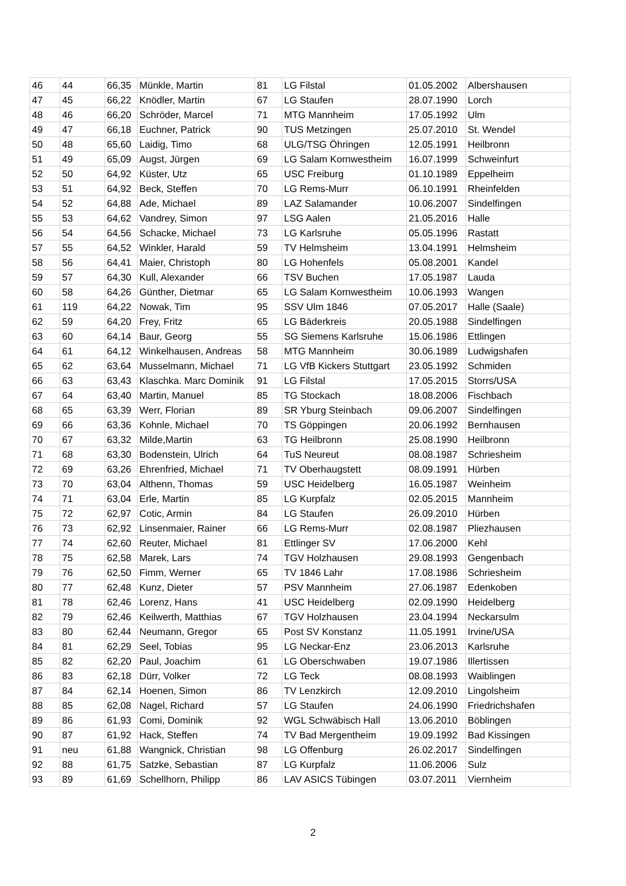| 46 | 44 | 66,35 | Münkle, Martin | 81 | LG Filstal | 01.05.2002 | Albershausen |
| 47 | 45 | 66,22 | Knödler, Martin | 67 | LG Staufen | 28.07.1990 | Lorch |
| 48 | 46 | 66,20 | Schröder, Marcel | 71 | MTG Mannheim | 17.05.1992 | Ulm |
| 49 | 47 | 66,18 | Euchner, Patrick | 90 | TUS Metzingen | 25.07.2010 | St. Wendel |
| 50 | 48 | 65,60 | Laidig, Timo | 68 | ULG/TSG Öhringen | 12.05.1991 | Heilbronn |
| 51 | 49 | 65,09 | Augst, Jürgen | 69 | LG Salam Kornwestheim | 16.07.1999 | Schweinfurt |
| 52 | 50 | 64,92 | Küster, Utz | 65 | USC Freiburg | 01.10.1989 | Eppelheim |
| 53 | 51 | 64,92 | Beck, Steffen | 70 | LG Rems-Murr | 06.10.1991 | Rheinfelden |
| 54 | 52 | 64,88 | Ade, Michael | 89 | LAZ Salamander | 10.06.2007 | Sindelfingen |
| 55 | 53 | 64,62 | Vandrey, Simon | 97 | LSG Aalen | 21.05.2016 | Halle |
| 56 | 54 | 64,56 | Schacke, Michael | 73 | LG Karlsruhe | 05.05.1996 | Rastatt |
| 57 | 55 | 64,52 | Winkler, Harald | 59 | TV Helmsheim | 13.04.1991 | Helmsheim |
| 58 | 56 | 64,41 | Maier, Christoph | 80 | LG Hohenfels | 05.08.2001 | Kandel |
| 59 | 57 | 64,30 | Kull, Alexander | 66 | TSV Buchen | 17.05.1987 | Lauda |
| 60 | 58 | 64,26 | Günther, Dietmar | 65 | LG Salam Kornwestheim | 10.06.1993 | Wangen |
| 61 | 119 | 64,22 | Nowak, Tim | 95 | SSV Ulm 1846 | 07.05.2017 | Halle (Saale) |
| 62 | 59 | 64,20 | Frey, Fritz | 65 | LG Bäderkreis | 20.05.1988 | Sindelfingen |
| 63 | 60 | 64,14 | Baur, Georg | 55 | SG Siemens Karlsruhe | 15.06.1986 | Ettlingen |
| 64 | 61 | 64,12 | Winkelhausen, Andreas | 58 | MTG Mannheim | 30.06.1989 | Ludwigshafen |
| 65 | 62 | 63,64 | Musselmann, Michael | 71 | LG VfB Kickers Stuttgart | 23.05.1992 | Schmiden |
| 66 | 63 | 63,43 | Klaschka. Marc Dominik | 91 | LG Filstal | 17.05.2015 | Storrs/USA |
| 67 | 64 | 63,40 | Martin, Manuel | 85 | TG Stockach | 18.08.2006 | Fischbach |
| 68 | 65 | 63,39 | Werr, Florian | 89 | SR Yburg Steinbach | 09.06.2007 | Sindelfingen |
| 69 | 66 | 63,36 | Kohnle, Michael | 70 | TS Göppingen | 20.06.1992 | Bernhausen |
| 70 | 67 | 63,32 | Milde,Martin | 63 | TG Heilbronn | 25.08.1990 | Heilbronn |
| 71 | 68 | 63,30 | Bodenstein, Ulrich | 64 | TuS Neureut | 08.08.1987 | Schriesheim |
| 72 | 69 | 63,26 | Ehrenfried, Michael | 71 | TV Oberhaugstett | 08.09.1991 | Hürben |
| 73 | 70 | 63,04 | Althenn, Thomas | 59 | USC Heidelberg | 16.05.1987 | Weinheim |
| 74 | 71 | 63,04 | Erle, Martin | 85 | LG Kurpfalz | 02.05.2015 | Mannheim |
| 75 | 72 | 62,97 | Cotic, Armin | 84 | LG Staufen | 26.09.2010 | Hürben |
| 76 | 73 | 62,92 | Linsenmaier, Rainer | 66 | LG Rems-Murr | 02.08.1987 | Pliezhausen |
| 77 | 74 | 62,60 | Reuter, Michael | 81 | Ettlinger SV | 17.06.2000 | Kehl |
| 78 | 75 | 62,58 | Marek, Lars | 74 | TGV Holzhausen | 29.08.1993 | Gengenbach |
| 79 | 76 | 62,50 | Fimm, Werner | 65 | TV 1846 Lahr | 17.08.1986 | Schriesheim |
| 80 | 77 | 62,48 | Kunz, Dieter | 57 | PSV Mannheim | 27.06.1987 | Edenkoben |
| 81 | 78 | 62,46 | Lorenz, Hans | 41 | USC Heidelberg | 02.09.1990 | Heidelberg |
| 82 | 79 | 62,46 | Keilwerth, Matthias | 67 | TGV Holzhausen | 23.04.1994 | Neckarsulm |
| 83 | 80 | 62,44 | Neumann, Gregor | 65 | Post SV Konstanz | 11.05.1991 | Irvine/USA |
| 84 | 81 | 62,29 | Seel, Tobias | 95 | LG Neckar-Enz | 23.06.2013 | Karlsruhe |
| 85 | 82 | 62,20 | Paul, Joachim | 61 | LG Oberschwaben | 19.07.1986 | Illertissen |
| 86 | 83 | 62,18 | Dürr, Volker | 72 | LG Teck | 08.08.1993 | Waiblingen |
| 87 | 84 | 62,14 | Hoenen, Simon | 86 | TV Lenzkirch | 12.09.2010 | Lingolsheim |
| 88 | 85 | 62,08 | Nagel, Richard | 57 | LG Staufen | 24.06.1990 | Friedrichshafen |
| 89 | 86 | 61,93 | Comi, Dominik | 92 | WGL Schwäbisch Hall | 13.06.2010 | Böblingen |
| 90 | 87 | 61,92 | Hack, Steffen | 74 | TV Bad Mergentheim | 19.09.1992 | Bad Kissingen |
| 91 | neu | 61,88 | Wangnick, Christian | 98 | LG Offenburg | 26.02.2017 | Sindelfingen |
| 92 | 88 | 61,75 | Satzke, Sebastian | 87 | LG Kurpfalz | 11.06.2006 | Sulz |
| 93 | 89 | 61,69 | Schellhorn, Philipp | 86 | LAV ASICS Tübingen | 03.07.2011 | Viernheim |
2